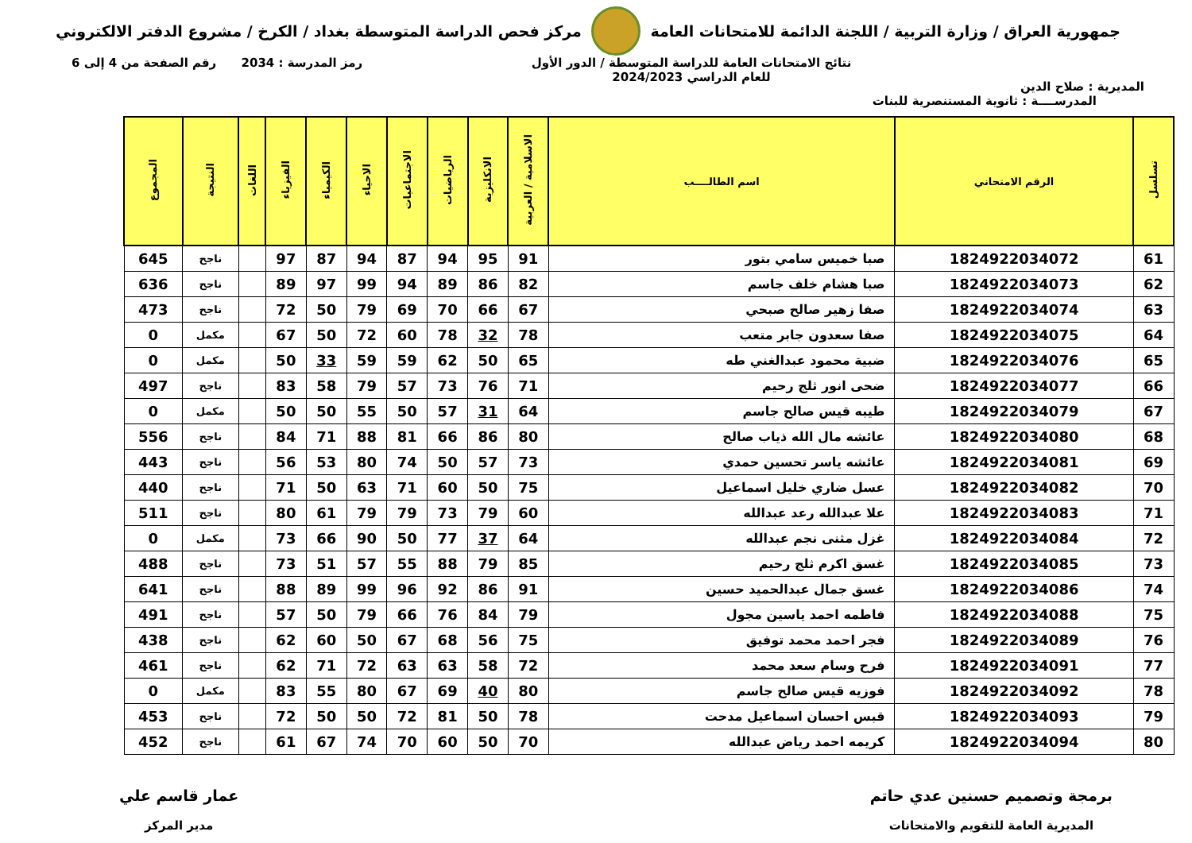جمهورية العراق / وزارة التربية / اللجنة الدائمة للامتحانات العامة
مركز فحص الدراسة المتوسطة بغداد / الكرخ / مشروع الدفتر الالكتروني
المديرية : صلاح الدين
نتائج الامتحانات العامة للدراسة المتوسطة / الدور الأول
للعام الدراسي 2024/2023
رمز المدرسة : 2034 رقم الصفحة من 4 إلى 6
المدرســــة : ثانوية المستنصرية للبنات
| تسلسل | الرقم الامتحاني | اسم الطالــــب | الاسلامية / العربية | الانكليزية | الرياضيات | الاجتماعيات | الاحياء | الكيمياء | الفيزياء | اللغات | النتيجة | المجموع |
| --- | --- | --- | --- | --- | --- | --- | --- | --- | --- | --- | --- | --- |
| 61 | 1824922034072 | صبا خميس سامي بتور | 91 | 95 | 94 | 87 | 94 | 87 | 97 | | ناجح | 645 |
| 62 | 1824922034073 | صبا هشام خلف جاسم | 82 | 86 | 89 | 94 | 99 | 97 | 89 | | ناجح | 636 |
| 63 | 1824922034074 | صفا زهير صالح صبحي | 67 | 66 | 70 | 69 | 79 | 50 | 72 | | ناجح | 473 |
| 64 | 1824922034075 | صفا سعدون جابر متعب | 78 | 32 | 78 | 60 | 72 | 50 | 67 | | مكمل | 0 |
| 65 | 1824922034076 | ضبية محمود عبدالغني طه | 65 | 50 | 62 | 59 | 59 | 33 | 50 | | مكمل | 0 |
| 66 | 1824922034077 | ضحى انور ثلج رحيم | 71 | 76 | 73 | 57 | 79 | 58 | 83 | | ناجح | 497 |
| 67 | 1824922034079 | طيبه قيس صالح جاسم | 64 | 31 | 57 | 50 | 55 | 50 | 50 | | مكمل | 0 |
| 68 | 1824922034080 | عائشه مال الله ذياب صالح | 80 | 86 | 66 | 81 | 88 | 71 | 84 | | ناجح | 556 |
| 69 | 1824922034081 | عائشه ياسر تحسين حمدي | 73 | 57 | 50 | 74 | 80 | 53 | 56 | | ناجح | 443 |
| 70 | 1824922034082 | عسل ضاري خليل اسماعيل | 75 | 50 | 60 | 71 | 63 | 50 | 71 | | ناجح | 440 |
| 71 | 1824922034083 | علا عبدالله رعد عبدالله | 60 | 79 | 73 | 79 | 79 | 61 | 80 | | ناجح | 511 |
| 72 | 1824922034084 | غزل مثنى نجم عبدالله | 64 | 37 | 77 | 50 | 90 | 66 | 73 | | مكمل | 0 |
| 73 | 1824922034085 | غسق اكرم ثلج رحيم | 85 | 79 | 88 | 55 | 57 | 51 | 73 | | ناجح | 488 |
| 74 | 1824922034086 | غسق جمال عبدالحميد حسين | 91 | 86 | 92 | 96 | 99 | 89 | 88 | | ناجح | 641 |
| 75 | 1824922034088 | فاطمه احمد ياسين مجول | 79 | 84 | 76 | 66 | 79 | 50 | 57 | | ناجح | 491 |
| 76 | 1824922034089 | فجر احمد محمد توفيق | 75 | 56 | 68 | 67 | 50 | 60 | 62 | | ناجح | 438 |
| 77 | 1824922034091 | فرح وسام سعد محمد | 72 | 58 | 63 | 63 | 72 | 71 | 62 | | ناجح | 461 |
| 78 | 1824922034092 | فوزيه قيس صالح جاسم | 80 | 40 | 69 | 67 | 80 | 55 | 83 | | مكمل | 0 |
| 79 | 1824922034093 | قبس احسان اسماعيل مدحت | 78 | 50 | 81 | 72 | 50 | 50 | 72 | | ناجح | 453 |
| 80 | 1824922034094 | كريمه احمد رياض عبدالله | 70 | 50 | 60 | 70 | 74 | 67 | 61 | | ناجح | 452 |
برمجة وتصميم حسنين عدي حاتم
المديرية العامة للتقويم والامتحانات
عمار قاسم علي
مدير المركز